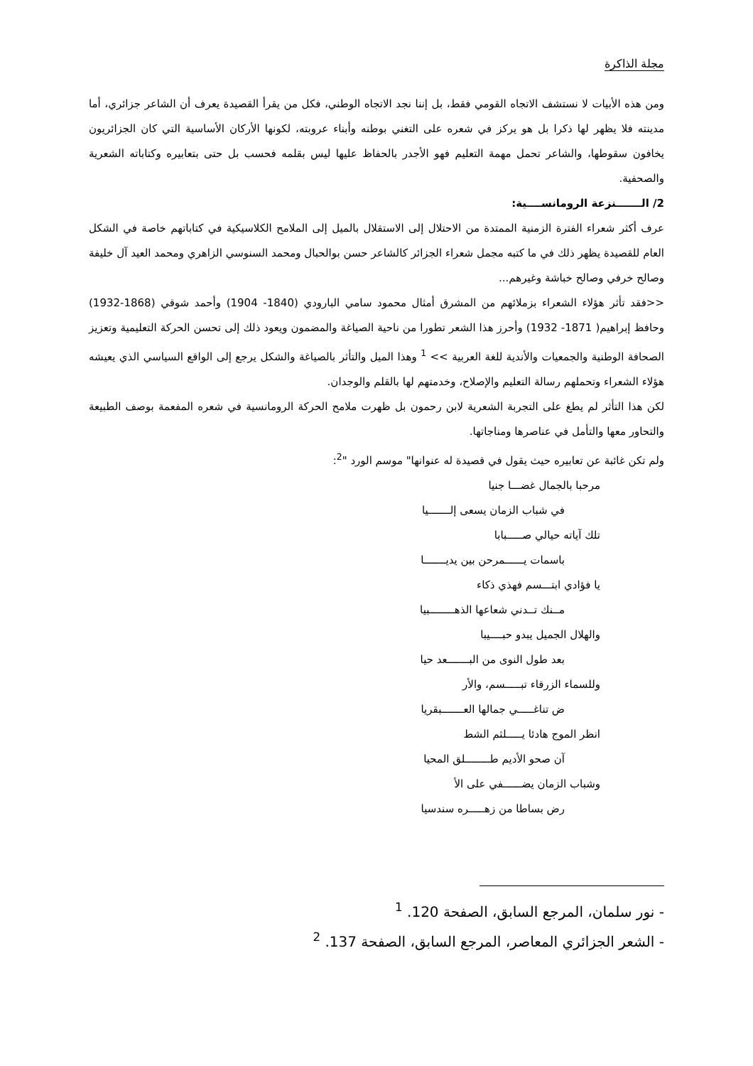مجلة الذاكرة
ومن هذه الأبيات لا نستشف الاتجاه القومي فقط، بل إننا نجد الاتجاه الوطني، فكل من يقرأ القصيدة يعرف أن الشاعر جزائري، أما مدينته فلا يظهر لها ذكرا بل هو يركز في شعره على التغني بوطنه وأبناء عروبته، لكونها الأركان الأساسية التي كان الجزائريون يخافون سقوطها، والشاعر تحمل مهمة التعليم فهو الأجدر بالحفاظ عليها ليس بقلمه فحسب بل حتى بتعابيره وكتاباته الشعرية والصحفية.
2/ الـــــــنزعة الرومانســــية:
عرف أكثر شعراء الفترة الزمنية الممتدة من الاحتلال إلى الاستقلال بالميل إلى الملامح الكلاسيكية في كتاباتهم خاصة في الشكل العام للقصيدة يظهر ذلك في ما كتبه مجمل شعراء الجزائر كالشاعر حسن بوالحبال ومحمد السنوسي الزاهري ومحمد العيد آل خليفة وصالح خرفي وصالح خباشة وغيرهم...
<<فقد تأثر هؤلاء الشعراء بزملائهم من المشرق أمثال محمود سامي البارودي (1840- 1904) وأحمد شوقي (1868-1932) وحافظ إبراهيم( 1871- 1932) وأحرز هذا الشعر تطورا من ناحية الصياغة والمضمون ويعود ذلك إلى تحسن الحركة التعليمية وتعزيز الصحافة الوطنية والجمعيات والأندية للغة العربية >> <sup>1</sup> وهذا الميل والتأثر بالصياغة والشكل يرجع إلى الواقع السياسي الذي يعيشه هؤلاء الشعراء وتحملهم رسالة التعليم والإصلاح، وخدمتهم لها بالقلم والوجدان.
لكن هذا التأثر لم يطغ على التجربة الشعرية لابن رحمون بل ظهرت ملامح الحركة الرومانسية في شعره المفعمة بوصف الطبيعة والتحاور معها والتأمل في عناصرها ومناجاتها.
ولم تكن غائبة عن تعابيره حيث يقول في قصيدة له عنوانها" موسم الورد "<sup>2</sup>:
مرحبا بالجمال غضـــا جنيا
في شباب الزمان يسعى إلـــــــيا
تلك آياته حيالي صـــــبابا
باسمات يــــــمرحن بين يديـــــــا
يا فؤادي ابتـــسم فهذي ذكاء
مــنك تــدني شعاعها الذهــــــــبيا
والهلال الجميل يبدو حبــــيبا
بعد طول النوى من البـــــــعد حيا
وللسماء الزرقاء تبـــــسم، والأر
ض تناغـــــي جمالها العـــــــبقريا
انظر الموج هادئا يـــــلثم الشط
آن صحو الأديم طــــــــلق المحيا
وشباب الزمان يضــــــفي على الأ
رض بساطا من زهـــــره سندسيا
- نور سلمان، المرجع السابق، الصفحة 120. <sup>1</sup>
- الشعر الجزائري المعاصر، المرجع السابق، الصفحة 137. <sup>2</sup>